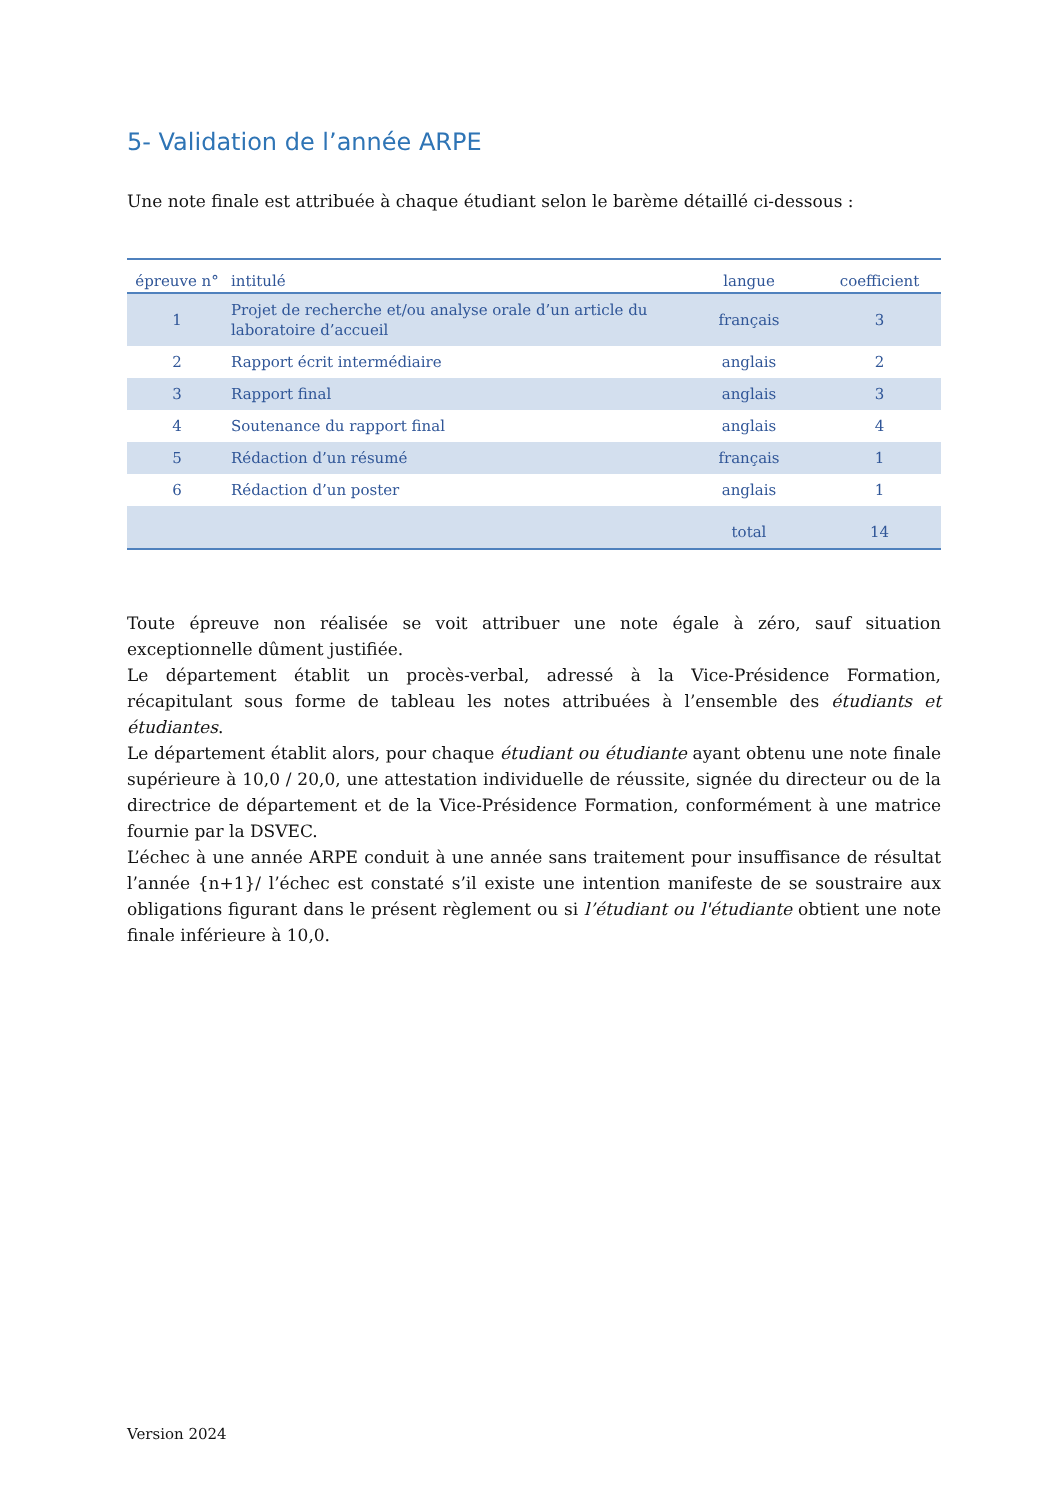5- Validation de l’année ARPE
Une note finale est attribuée à chaque étudiant selon le barème détaillé ci-dessous :
| épreuve n° | intitulé | langue | coefficient |
| --- | --- | --- | --- |
| 1 | Projet de recherche et/ou analyse orale d’un article du laboratoire d’accueil | français | 3 |
| 2 | Rapport écrit intermédiaire | anglais | 2 |
| 3 | Rapport final | anglais | 3 |
| 4 | Soutenance du rapport final | anglais | 4 |
| 5 | Rédaction d’un résumé | français | 1 |
| 6 | Rédaction d’un poster | anglais | 1 |
| | | total | 14 |
Toute épreuve non réalisée se voit attribuer une note égale à zéro, sauf situation exceptionnelle dûment justifiée.
Le département établit un procès-verbal, adressé à la Vice-Présidence Formation, récapitulant sous forme de tableau les notes attribuées à l’ensemble des étudiants et étudiantes.
Le département établit alors, pour chaque étudiant ou étudiante ayant obtenu une note finale supérieure à 10,0 / 20,0, une attestation individuelle de réussite, signée du directeur ou de la directrice de département et de la Vice-Présidence Formation, conformément à une matrice fournie par la DSVEC.
L’échec à une année ARPE conduit à une année sans traitement pour insuffisance de résultat l’année {n+1}/ l’échec est constaté s’il existe une intention manifeste de se soustraire aux obligations figurant dans le présent règlement ou si l’étudiant ou l'étudiante obtient une note finale inférieure à 10,0.
Version 2024